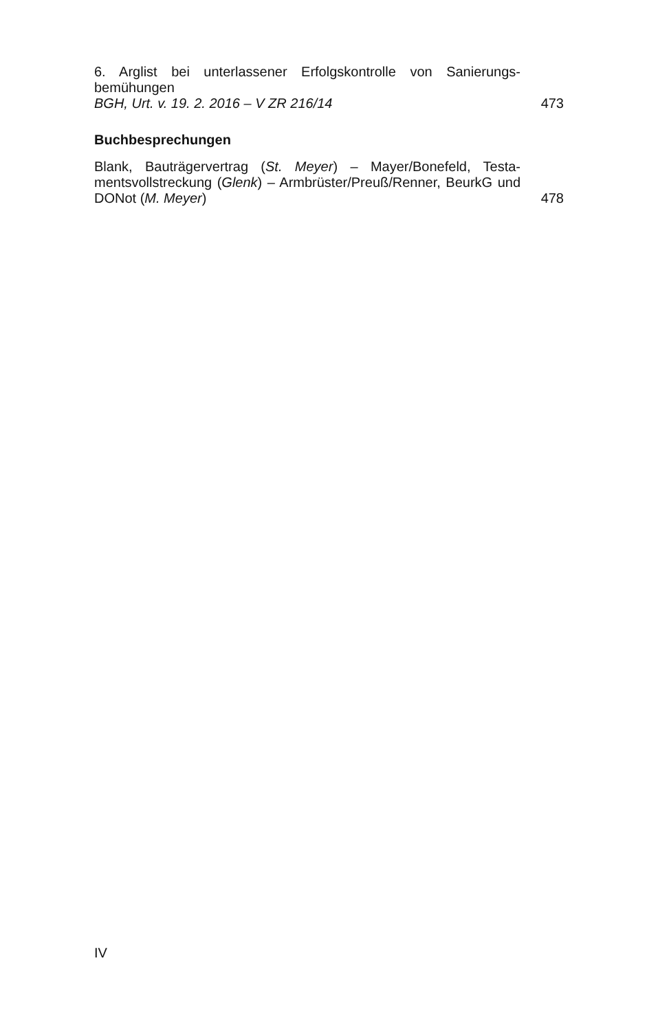6. Arglist bei unterlassener Erfolgskontrolle von Sanierungs­bemühungen
BGH, Urt. v. 19. 2. 2016 – V ZR 216/14
473
Buchbesprechungen
Blank, Bauträgervertrag (St. Meyer) – Mayer/Bonefeld, Testa­mentsvollstreckung (Glenk) – Armbrüster/Preuß/Renner, BeurkG und DONot (M. Meyer)
478
IV